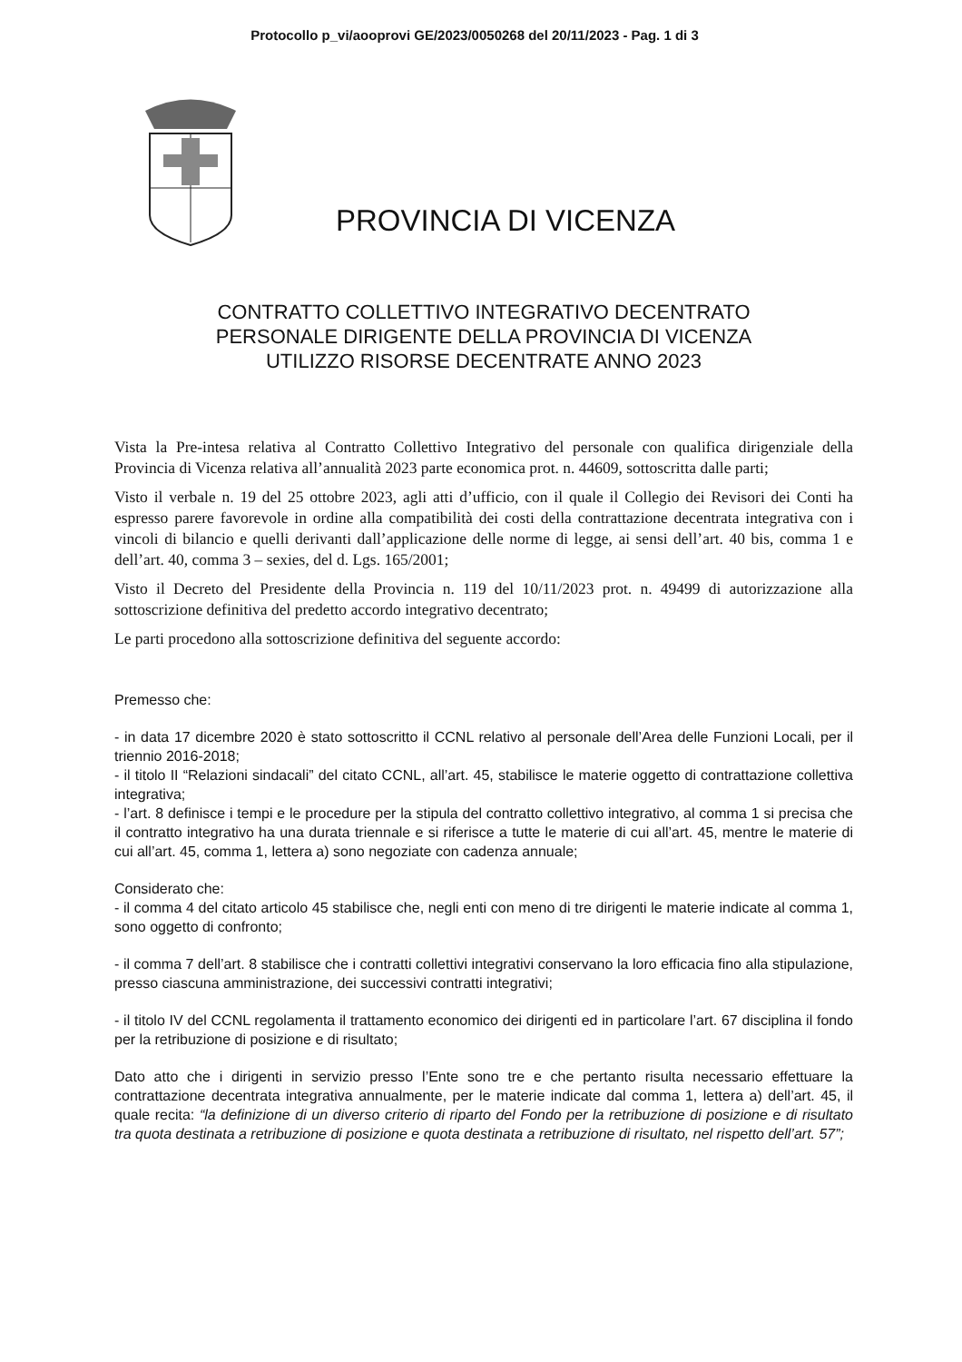Protocollo p_vi/aooprovi GE/2023/0050268 del 20/11/2023 - Pag. 1 di 3
PROVINCIA DI VICENZA
CONTRATTO COLLETTIVO INTEGRATIVO DECENTRATO
PERSONALE DIRIGENTE DELLA PROVINCIA DI VICENZA
UTILIZZO RISORSE DECENTRATE ANNO 2023
Vista la Pre-intesa relativa al Contratto Collettivo Integrativo del personale con qualifica dirigenziale della Provincia di Vicenza relativa all’annualità 2023 parte economica prot. n. 44609, sottoscritta dalle parti;
Visto il verbale n. 19 del 25 ottobre 2023, agli atti d’ufficio, con il quale il Collegio dei Revisori dei Conti ha espresso parere favorevole in ordine alla compatibilità dei costi della contrattazione decentrata integrativa con i vincoli di bilancio e quelli derivanti dall’applicazione delle norme di legge, ai sensi dell’art. 40 bis, comma 1 e dell’art. 40, comma 3 – sexies, del d. Lgs. 165/2001;
Visto il Decreto del Presidente della Provincia n. 119 del 10/11/2023 prot. n. 49499 di autorizzazione alla sottoscrizione definitiva del predetto accordo integrativo decentrato;
Le parti procedono alla sottoscrizione definitiva del seguente accordo:
Premesso che:
- in data 17 dicembre 2020 è stato sottoscritto il CCNL relativo al personale dell’Area delle Funzioni Locali, per il triennio 2016-2018;
- il titolo II “Relazioni sindacali” del citato CCNL, all’art. 45, stabilisce le materie oggetto di contrattazione collettiva integrativa;
- l’art. 8 definisce i tempi e le procedure per la stipula del contratto collettivo integrativo, al comma 1 si precisa che il contratto integrativo ha una durata triennale e si riferisce a tutte le materie di cui all’art. 45, mentre le materie di cui all’art. 45, comma 1, lettera a) sono negoziate con cadenza annuale;
Considerato che:
- il comma 4 del citato articolo 45 stabilisce che, negli enti con meno di tre dirigenti le materie indicate al comma 1, sono oggetto di confronto;
- il comma 7 dell’art. 8 stabilisce che i contratti collettivi integrativi conservano la loro efficacia fino alla stipulazione, presso ciascuna amministrazione, dei successivi contratti integrativi;
- il titolo IV del CCNL regolamenta il trattamento economico dei dirigenti ed in particolare l’art. 67 disciplina il fondo per la retribuzione di posizione e di risultato;
Dato atto che i dirigenti in servizio presso l’Ente sono tre e che pertanto risulta necessario effettuare la contrattazione decentrata integrativa annualmente, per le materie indicate dal comma 1, lettera a) dell’art. 45, il quale recita: “la definizione di un diverso criterio di riparto del Fondo per la retribuzione di posizione e di risultato tra quota destinata a retribuzione di posizione e quota destinata a retribuzione di risultato, nel rispetto dell’art. 57”;